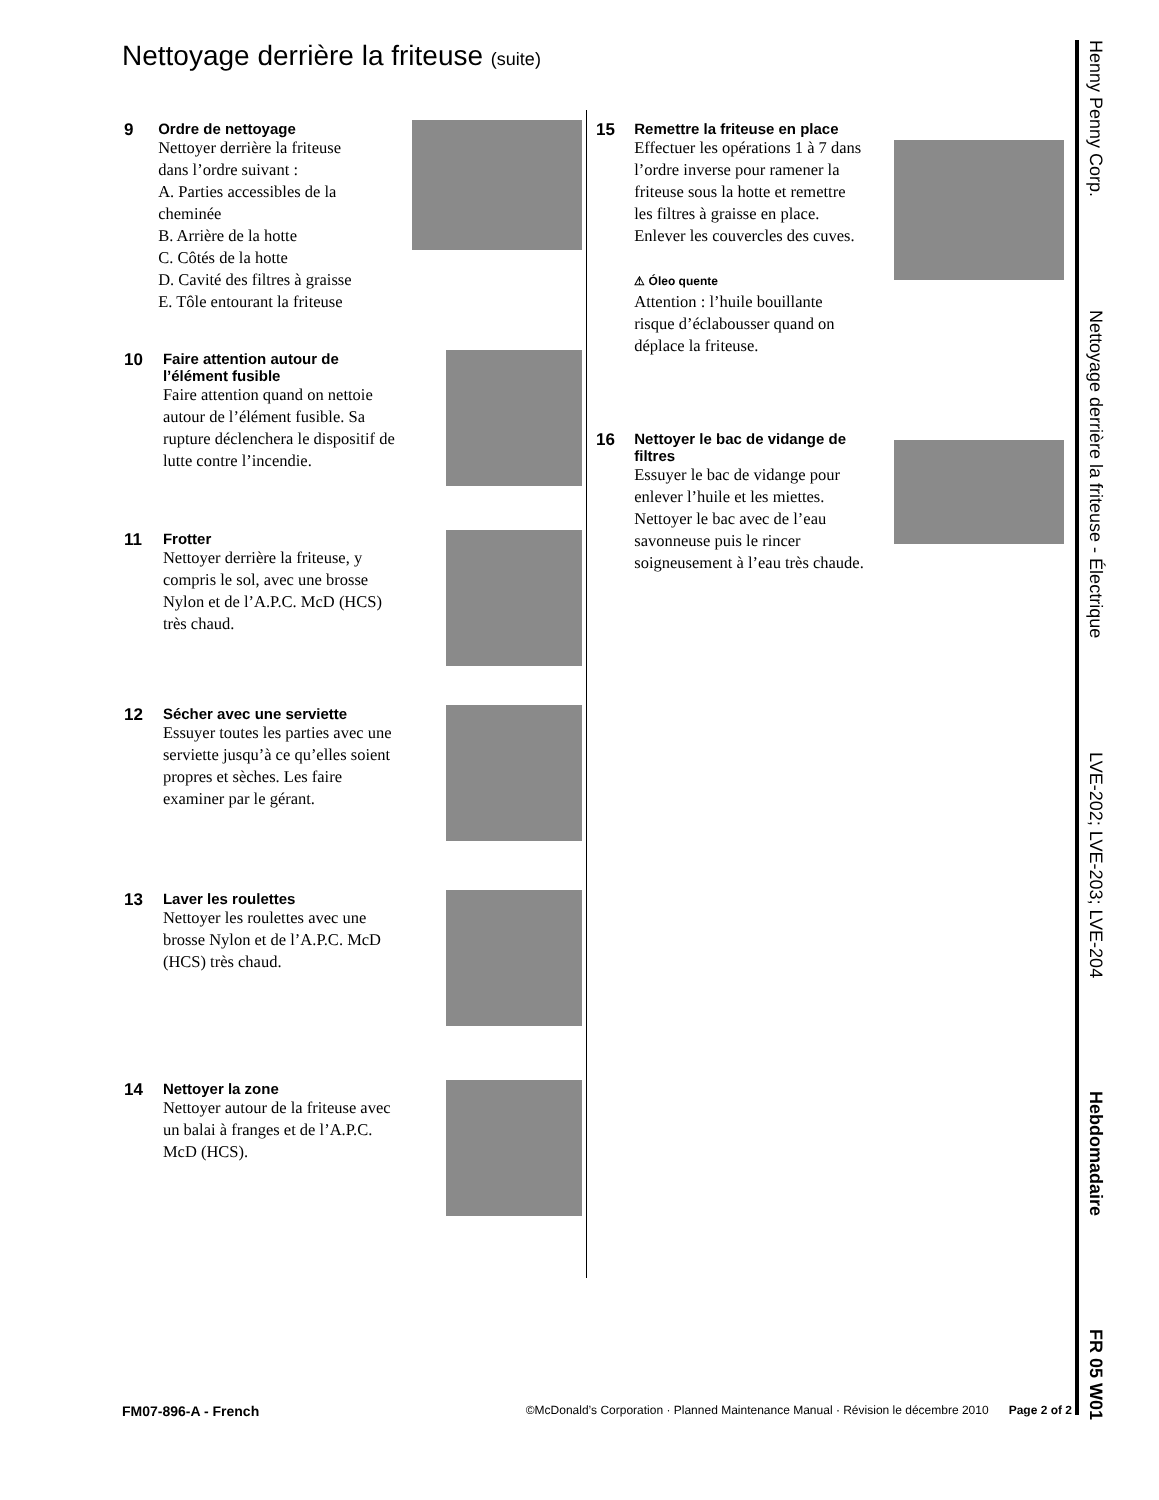Nettoyage derrière la friteuse (suite)
9
Ordre de nettoyage
Nettoyer derrière la friteuse dans l’ordre suivant :
A. Parties accessibles de la cheminée
B. Arrière de la hotte
C. Côtés de la hotte
D. Cavité des filtres à graisse
E. Tôle entourant la friteuse
10
Faire attention autour de l’élément fusible
Faire attention quand on nettoie autour de l’élément fusible. Sa rupture déclenchera le dispositif de lutte contre l’incendie.
11
Frotter
Nettoyer derrière la friteuse, y compris le sol, avec une brosse Nylon et de l’A.P.C. McD (HCS) très chaud.
12
Sécher avec une serviette
Essuyer toutes les parties avec une serviette jusqu’à ce qu’elles soient propres et sèches. Les faire examiner par le gérant.
13
Laver les roulettes
Nettoyer les roulettes avec une brosse Nylon et de l’A.P.C. McD (HCS) très chaud.
14
Nettoyer la zone
Nettoyer autour de la friteuse avec un balai à franges et de l’A.P.C. McD (HCS).
15
Remettre la friteuse en place
Effectuer les opérations 1 à 7 dans l’ordre inverse pour ramener la friteuse sous la hotte et remettre les filtres à graisse en place. Enlever les couvercles des cuves.
⚠ Óleo quente
Attention : l’huile bouillante risque d’éclabousser quand on déplace la friteuse.
16
Nettoyer le bac de vidange de filtres
Essuyer le bac de vidange pour enlever l’huile et les miettes. Nettoyer le bac avec de l’eau savonneuse puis le rincer soigneusement à l’eau très chaude.
Henny Penny Corp. Nettoyage derrière la friteuse - Électrique LVE-202; LVE-203; LVE-204 Hebdomadaire FR 05 W01
FM07-896-A - French ©McDonald’s Corporation · Planned Maintenance Manual · Révision le décembre 2010 Page 2 of 2